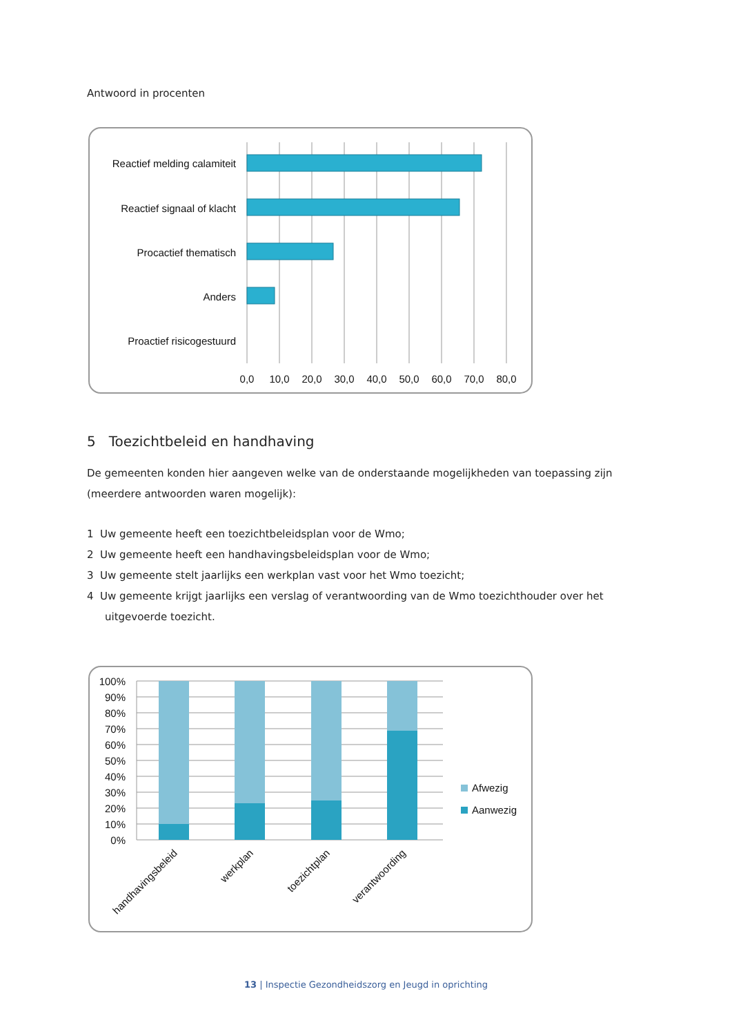Antwoord in procenten
Reactief melding calamiteit
Reactief signaal of klacht
Procactief thematisch
Anders
Proactief risicogestuurd
0,0
10,0
20,0
30,0
40,0
50,0
60,0
70,0
80,0
5 Toezichtbeleid en handhaving
De gemeenten konden hier aangeven welke van de onderstaande mogelijkheden van toepassing zijn (meerdere antwoorden waren mogelijk):
1 Uw gemeente heeft een toezichtbeleidsplan voor de Wmo;
2 Uw gemeente heeft een handhavingsbeleidsplan voor de Wmo;
3 Uw gemeente stelt jaarlijks een werkplan vast voor het Wmo toezicht;
4 Uw gemeente krijgt jaarlijks een verslag of verantwoording van de Wmo toezichthouder over het uitgevoerde toezicht.
100%
90%
80%
70%
60%
50%
40%
30%
20%
10%
0%
handhavingsbeleid
werkplan
toezichtplan
verantwoording
Afwezig
Aanwezig
13 | Inspectie Gezondheidszorg en Jeugd in oprichting